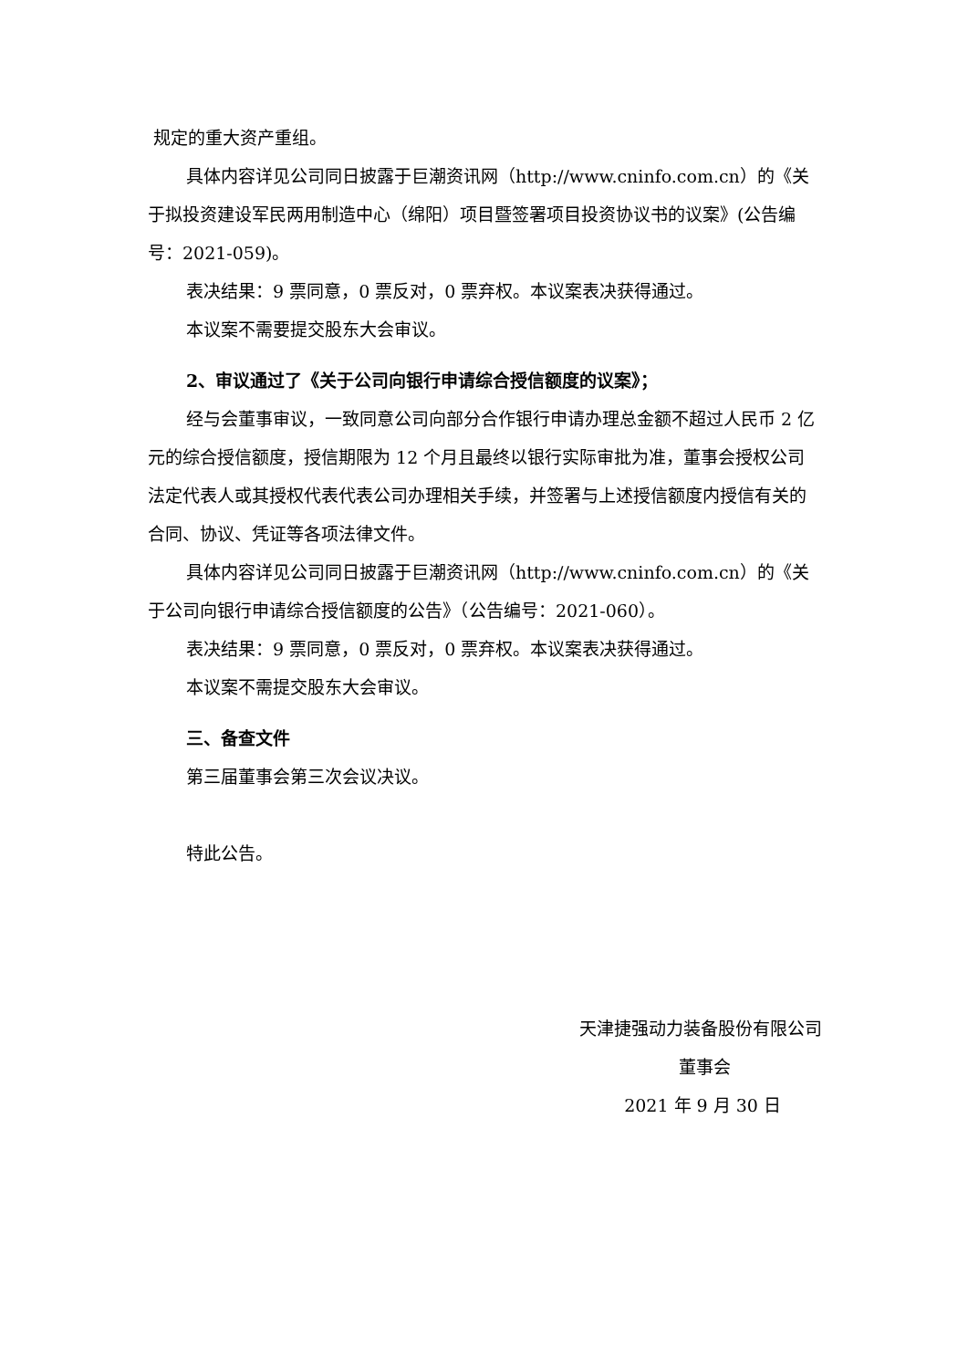规定的重大资产重组。
具体内容详见公司同日披露于巨潮资讯网（http://www.cninfo.com.cn）的《关于拟投资建设军民两用制造中心（绵阳）项目暨签署项目投资协议书的议案》(公告编号：2021-059)。
表决结果：9 票同意，0 票反对，0 票弃权。本议案表决获得通过。
本议案不需要提交股东大会审议。
2、审议通过了《关于公司向银行申请综合授信额度的议案》；
经与会董事审议，一致同意公司向部分合作银行申请办理总金额不超过人民币 2 亿元的综合授信额度，授信期限为 12 个月且最终以银行实际审批为准，董事会授权公司法定代表人或其授权代表代表公司办理相关手续，并签署与上述授信额度内授信有关的合同、协议、凭证等各项法律文件。
具体内容详见公司同日披露于巨潮资讯网（http://www.cninfo.com.cn）的《关于公司向银行申请综合授信额度的公告》（公告编号：2021-060）。
表决结果：9 票同意，0 票反对，0 票弃权。本议案表决获得通过。
本议案不需提交股东大会审议。
三、备查文件
第三届董事会第三次会议决议。
特此公告。
天津捷强动力装备股份有限公司
董事会
2021 年 9 月 30 日